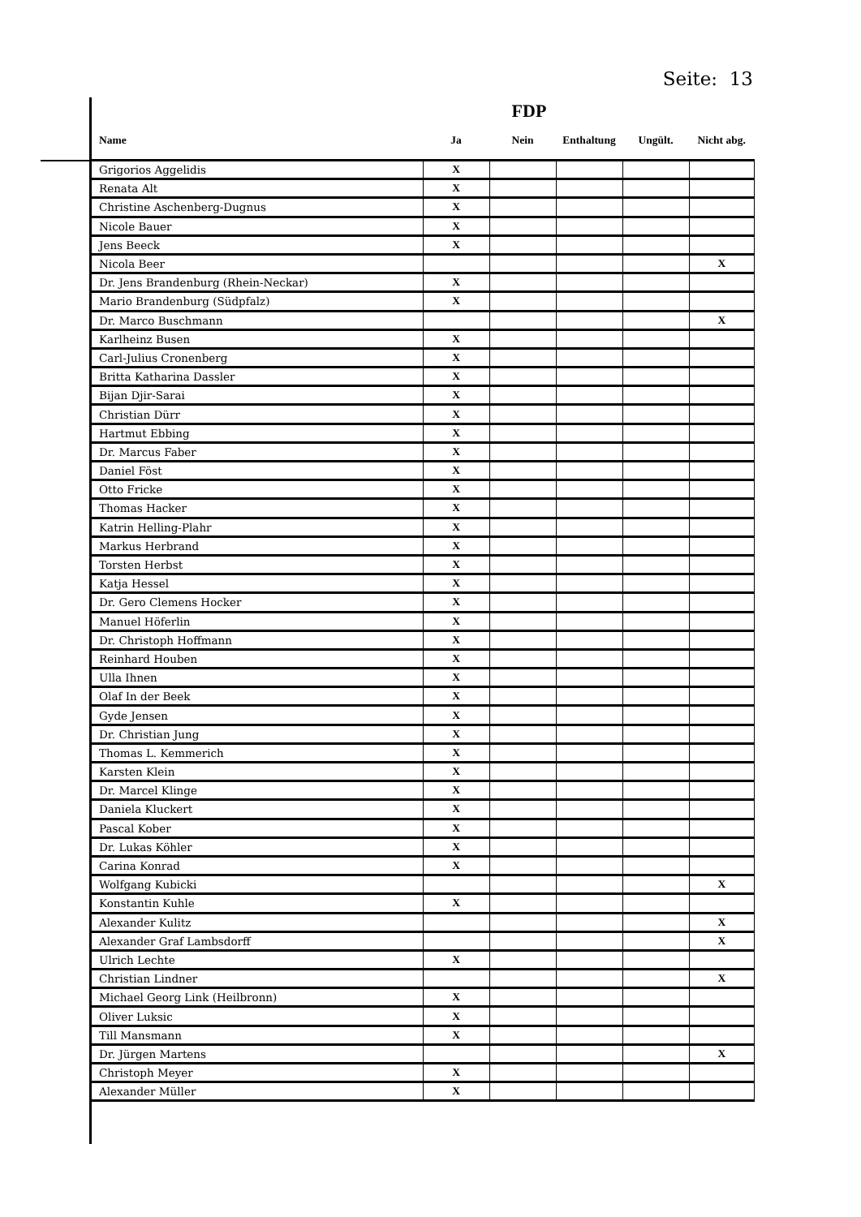Seite: 13
FDP
| Name | Ja | Nein | Enthaltung | Ungült. | Nicht abg. |
| --- | --- | --- | --- | --- | --- |
| Grigorios Aggelidis | X | | | | |
| Renata Alt | X | | | | |
| Christine Aschenberg-Dugnus | X | | | | |
| Nicole Bauer | X | | | | |
| Jens Beeck | X | | | | |
| Nicola Beer | | | | | X |
| Dr. Jens Brandenburg (Rhein-Neckar) | X | | | | |
| Mario Brandenburg (Südpfalz) | X | | | | |
| Dr. Marco Buschmann | | | | | X |
| Karlheinz Busen | X | | | | |
| Carl-Julius Cronenberg | X | | | | |
| Britta Katharina Dassler | X | | | | |
| Bijan Djir-Sarai | X | | | | |
| Christian Dürr | X | | | | |
| Hartmut Ebbing | X | | | | |
| Dr. Marcus Faber | X | | | | |
| Daniel Föst | X | | | | |
| Otto Fricke | X | | | | |
| Thomas Hacker | X | | | | |
| Katrin Helling-Plahr | X | | | | |
| Markus Herbrand | X | | | | |
| Torsten Herbst | X | | | | |
| Katja Hessel | X | | | | |
| Dr. Gero Clemens Hocker | X | | | | |
| Manuel Höferlin | X | | | | |
| Dr. Christoph Hoffmann | X | | | | |
| Reinhard Houben | X | | | | |
| Ulla Ihnen | X | | | | |
| Olaf In der Beek | X | | | | |
| Gyde Jensen | X | | | | |
| Dr. Christian Jung | X | | | | |
| Thomas L. Kemmerich | X | | | | |
| Karsten Klein | X | | | | |
| Dr. Marcel Klinge | X | | | | |
| Daniela Kluckert | X | | | | |
| Pascal Kober | X | | | | |
| Dr. Lukas Köhler | X | | | | |
| Carina Konrad | X | | | | |
| Wolfgang Kubicki | | | | | X |
| Konstantin Kuhle | X | | | | |
| Alexander Kulitz | | | | | X |
| Alexander Graf Lambsdorff | | | | | X |
| Ulrich Lechte | X | | | | |
| Christian Lindner | | | | | X |
| Michael Georg Link (Heilbronn) | X | | | | |
| Oliver Luksic | X | | | | |
| Till Mansmann | X | | | | |
| Dr. Jürgen Martens | | | | | X |
| Christoph Meyer | X | | | | |
| Alexander Müller | X | | | | |